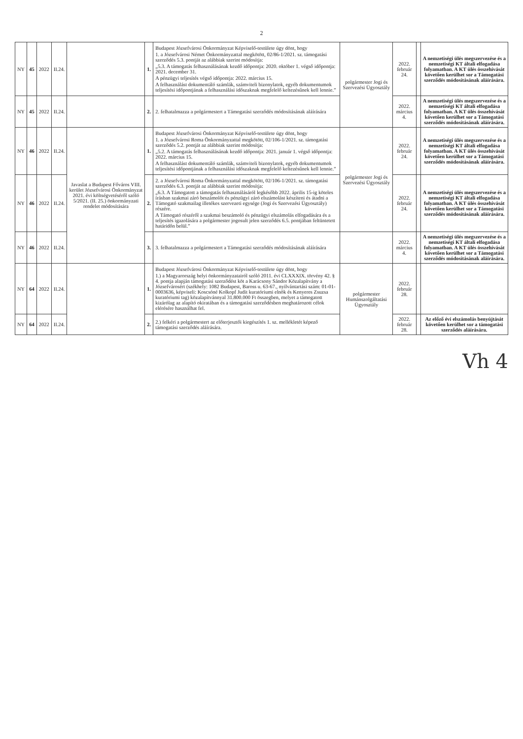2
| NY | 45 | 2022 | II.24. | | 1. | Budapest Józsefvárosi Önkormányzat Képviselő-testülete úgy dönt, hogy 1. a Józsefvárosi Német Önkormányzattal megkötött, 02/86-1/2021. sz. támogatási szerződés 5.3. pontját az alábbiak szerint módosítja: „5.3. A támogatás felhasználásának kezdő időpontja: 2020. október 1. végső időpontja: 2021. december 31. A pénzügyi teljesítés végső időpontja: 2022. március 15. A felhasználást dokumentáló számlák, számviteli bizonylatok, egyéb dokumentumok teljesítési időpontjának a felhasználási időszaknak megfelelő keltezésűnek kell lennie.” | polgármester Jogi és Szervezési Ügyosztály | 2022. február 24. | | A nemzetiségi ülés megszervezése és a nemzetiségi KT általi elfogadása folyamatban. A KT ülés összehívását követően kerülhet sor a Támogatási szerződés módosításának aláírására. |
| NY | 45 | 2022 | II.24. | | 2. | 2. felhatalmazza a polgármestert a Támogatási szerződés módosításának aláírására | | 2022. március 4. | | A nemzetiségi ülés megszervezése és a nemzetiségi KT általi elfogadása folyamatban. A KT ülés összehívását követően kerülhet sor a Támogatási szerződés módosításának aláírására. |
| NY | 46 | 2022 | II.24. | Javaslat a Budapest Főváros VIII. kerület Józsefvárosi Önkormányzat 2021. évi költségvetéséről szóló 5/2021. (II. 25.) önkormányzati rendelet módosítására | 1. | Budapest Józsefvárosi Önkormányzat Képviselő-testülete úgy dönt, hogy 1. a Józsefvárosi Roma Önkormányzattal megkötött, 02/106-1/2021. sz. támogatási szerződés 5.2. pontját az alábbiak szerint módosítja: „5.2. A támogatás felhasználásának kezdő időpontja: 2021. január 1. végső időpontja: 2022. március 15. A felhasználást dokumentáló számlák, számviteli bizonylatok, egyéb dokumentumok teljesítési időpontjának a felhasználási időszaknak megfelelő keltezésűnek kell lennie.” | polgármester Jogi és Szervezési Ügyosztály | 2022. február 24. | | A nemzetiségi ülés megszervezése és a nemzetiségi KT általi elfogadása folyamatban. A KT ülés összehívását követően kerülhet sor a Támogatási szerződés módosításának aláírására. |
| NY | 46 | 2022 | II.24. | | 2. | 2. a Józsefvárosi Roma Önkormányzattal megkötött, 02/106-1/2021. sz. támogatási szerződés 6.3. pontját az alábbiak szerint módosítja: „6.3. A Támogatott a támogatás felhasználásáról legkésőbb 2022. április 15-ig köteles írásban szakmai záró beszámolót és pénzügyi záró elszámolást készíteni és átadni a Támogató szakmailag illetékes szervezeti egysége (Jogi és Szervezési Ügyosztály) részére. A Támogató részéről a szakmai beszámoló és pénzügyi elszámolás elfogadására és a teljesítés igazolására a polgármester jogosult jelen szerződés 6.5. pontjában feltüntetett határidőn belül.” | | 2022. február 24. | | A nemzetiségi ülés megszervezése és a nemzetiségi KT általi elfogadása folyamatban. A KT ülés összehívását követően kerülhet sor a Támogatási szerződés módosításának aláírására. |
| NY | 46 | 2022 | II.24. | | 3. | 3. felhatalmazza a polgármestert a Támogatási szerződés módosításának aláírására | | 2022. március 4. | | A nemzetiségi ülés megszervezése és a nemzetiségi KT általi elfogadása folyamatban. A KT ülés összehívását követően kerülhet sor a Támogatási szerződés módosításának aláírására. |
| NY | 64 | 2022 | II.24. | | 1. | Budapest Józsefvárosi Önkormányzat Képviselő-testülete úgy dönt, hogy 1.) a Magyarország helyi önkormányzatairól szóló 2011. évi CLXXXIX. törvény 42. § 4. pontja alapján támogatási szerződést köt a Karácsony Sándor Közalapítvány a Józsefvárosért (székhely: 1082 Budapest, Baross u. 63-67., nyilvántartási szám: 01-01-0003636, képviseli: Koscsóné Kolkopf Judit kuratóriumi elnök és Kenyeres Zsuzsa kuratóriumi tag) közalapítvánnyal 31.800.000 Ft összegben, melyet a támogatott kizárólag az alapító okiratában és a támogatási szerződésben meghatározott célok elérésére használhat fel. | polgármester Humánszolgáltatási Ügyosztály | 2022. február 28. | | |
| NY | 64 | 2022 | II.24. | | 2. | 2.) felkéri a polgármestert az előterjesztői kiegészítés 1. sz. mellékletét képező támogatási szerződés aláírására. | | 2022. február 28. | | Az előző évi elszámolás benyújtását követően kerülhet sor a támogatási szerződés aláírására. |
Vh 4